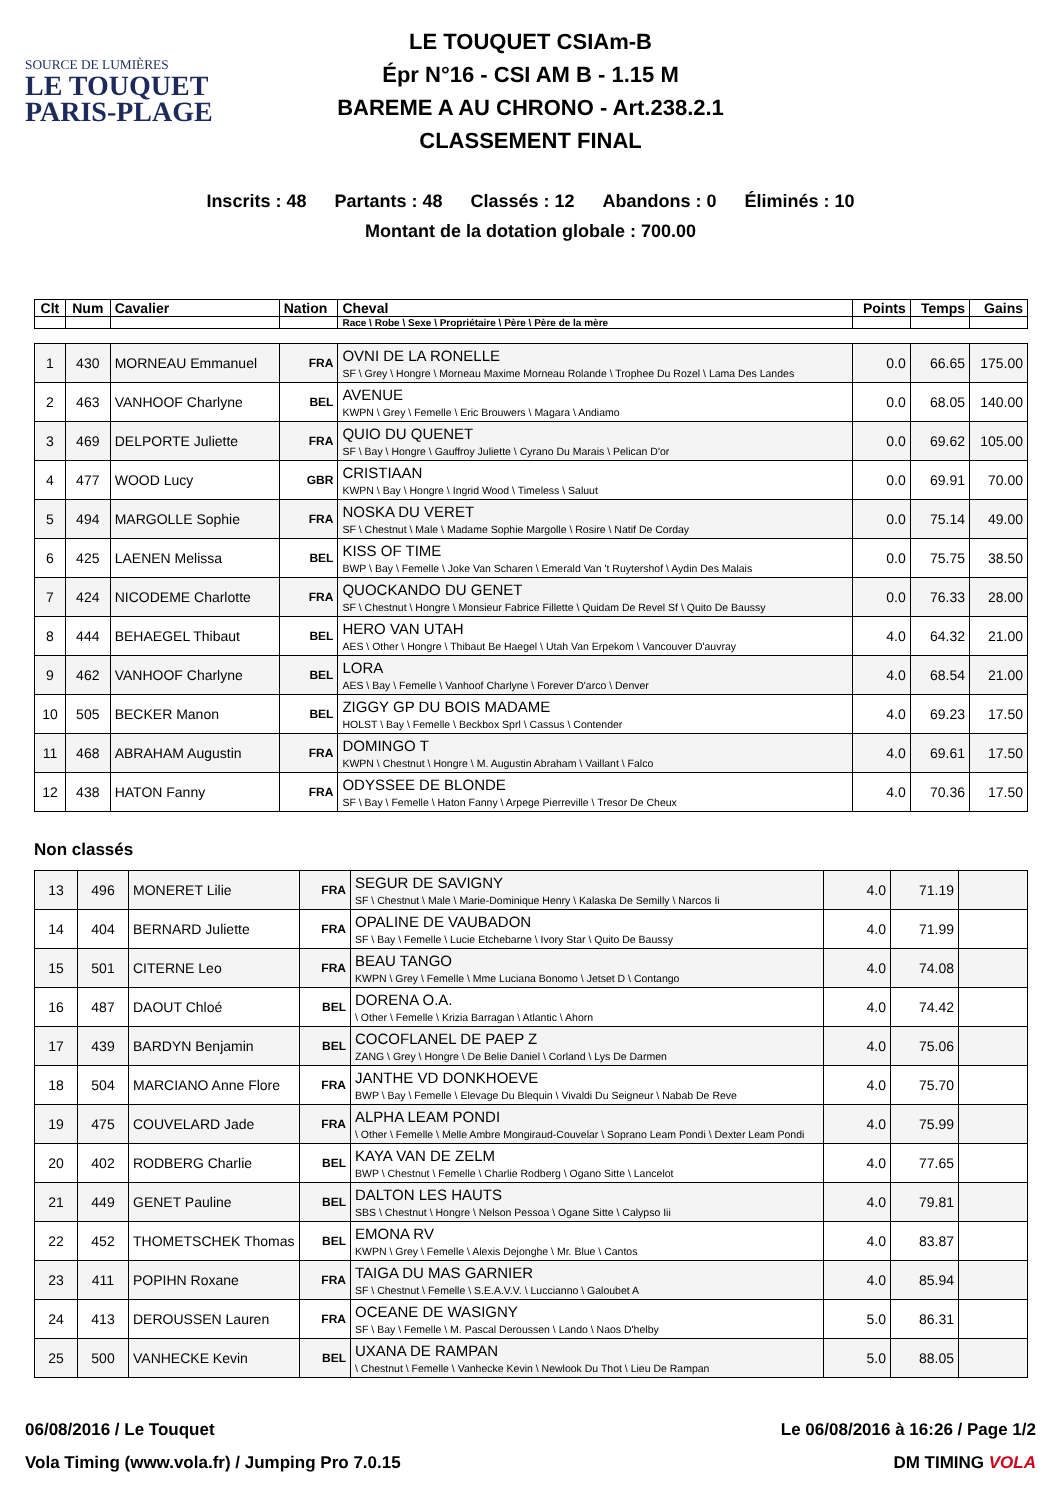SOURCE DE LUMIÈRES
LE TOUQUET
PARIS-PLAGE
LE TOUQUET CSIAm-B
Épr N°16 - CSI AM B - 1.15 M
BAREME A AU CHRONO - Art.238.2.1
CLASSEMENT FINAL
Inscrits : 48 Partants : 48 Classés : 12 Abandons : 0 Éliminés : 10
Montant de la dotation globale : 700.00
| Clt | Num | Cavalier | Nation | Cheval | Points | Temps | Gains |
| --- | --- | --- | --- | --- | --- | --- | --- |
| | | | | Race \ Robe \ Sexe \ Propriétaire \ Père \ Père de la mère | | | |
| 1 | 430 | MORNEAU Emmanuel | FRA | OVNI DE LA RONELLE SF \ Grey \ Hongre \ Morneau Maxime Morneau Rolande \ Trophee Du Rozel \ Lama Des Landes | 0.0 | 66.65 | 175.00 |
| 2 | 463 | VANHOOF Charlyne | BEL | AVENUE KWPN \ Grey \ Femelle \ Eric Brouwers \ Magara \ Andiamo | 0.0 | 68.05 | 140.00 |
| 3 | 469 | DELPORTE Juliette | FRA | QUIO DU QUENET SF \ Bay \ Hongre \ Gauffroy Juliette \ Cyrano Du Marais \ Pelican D'or | 0.0 | 69.62 | 105.00 |
| 4 | 477 | WOOD Lucy | GBR | CRISTIAAN KWPN \ Bay \ Hongre \ Ingrid Wood \ Timeless \ Saluut | 0.0 | 69.91 | 70.00 |
| 5 | 494 | MARGOLLE Sophie | FRA | NOSKA DU VERET SF \ Chestnut \ Male \ Madame Sophie Margolle \ Rosire \ Natif De Corday | 0.0 | 75.14 | 49.00 |
| 6 | 425 | LAENEN Melissa | BEL | KISS OF TIME BWP \ Bay \ Femelle \ Joke Van Scharen \ Emerald Van 't Ruytershof \ Aydin Des Malais | 0.0 | 75.75 | 38.50 |
| 7 | 424 | NICODEME Charlotte | FRA | QUOCKANDO DU GENET SF \ Chestnut \ Hongre \ Monsieur Fabrice Fillette \ Quidam De Revel Sf \ Quito De Baussy | 0.0 | 76.33 | 28.00 |
| 8 | 444 | BEHAEGEL Thibaut | BEL | HERO VAN UTAH AES \ Other \ Hongre \ Thibaut Be Haegel \ Utah Van Erpekom \ Vancouver D'auvray | 4.0 | 64.32 | 21.00 |
| 9 | 462 | VANHOOF Charlyne | BEL | LORA AES \ Bay \ Femelle \ Vanhoof Charlyne \ Forever D'arco \ Denver | 4.0 | 68.54 | 21.00 |
| 10 | 505 | BECKER Manon | BEL | ZIGGY GP DU BOIS MADAME HOLST \ Bay \ Femelle \ Beckbox Sprl \ Cassus \ Contender | 4.0 | 69.23 | 17.50 |
| 11 | 468 | ABRAHAM Augustin | FRA | DOMINGO T KWPN \ Chestnut \ Hongre \ M. Augustin Abraham \ Vaillant \ Falco | 4.0 | 69.61 | 17.50 |
| 12 | 438 | HATON Fanny | FRA | ODYSSEE DE BLONDE SF \ Bay \ Femelle \ Haton Fanny \ Arpege Pierreville \ Tresor De Cheux | 4.0 | 70.36 | 17.50 |
Non classés
| 13 | 496 | MONERET Lilie | FRA | SEGUR DE SAVIGNY SF \ Chestnut \ Male \ Marie-Dominique Henry \ Kalaska De Semilly \ Narcos Ii | 4.0 | 71.19 | |
| 14 | 404 | BERNARD Juliette | FRA | OPALINE DE VAUBADON SF \ Bay \ Femelle \ Lucie Etchebarne \ Ivory Star \ Quito De Baussy | 4.0 | 71.99 | |
| 15 | 501 | CITERNE Leo | FRA | BEAU TANGO KWPN \ Grey \ Femelle \ Mme Luciana Bonomo \ Jetset D \ Contango | 4.0 | 74.08 | |
| 16 | 487 | DAOUT Chloé | BEL | DORENA O.A. \ Other \ Femelle \ Krizia Barragan \ Atlantic \ Ahorn | 4.0 | 74.42 | |
| 17 | 439 | BARDYN Benjamin | BEL | COCOFLANEL DE PAEP Z ZANG \ Grey \ Hongre \ De Belie Daniel \ Corland \ Lys De Darmen | 4.0 | 75.06 | |
| 18 | 504 | MARCIANO Anne Flore | FRA | JANTHE VD DONKHOEVE BWP \ Bay \ Femelle \ Elevage Du Blequin \ Vivaldi Du Seigneur \ Nabab De Reve | 4.0 | 75.70 | |
| 19 | 475 | COUVELARD Jade | FRA | ALPHA LEAM PONDI \ Other \ Femelle \ Melle Ambre Mongiraud-Couvelar \ Soprano Leam Pondi \ Dexter Leam Pondi | 4.0 | 75.99 | |
| 20 | 402 | RODBERG Charlie | BEL | KAYA VAN DE ZELM BWP \ Chestnut \ Femelle \ Charlie Rodberg \ Ogano Sitte \ Lancelot | 4.0 | 77.65 | |
| 21 | 449 | GENET Pauline | BEL | DALTON LES HAUTS SBS \ Chestnut \ Hongre \ Nelson Pessoa \ Ogane Sitte \ Calypso Iii | 4.0 | 79.81 | |
| 22 | 452 | THOMETSCHEK Thomas | BEL | EMONA RV KWPN \ Grey \ Femelle \ Alexis Dejonghe \ Mr. Blue \ Cantos | 4.0 | 83.87 | |
| 23 | 411 | POPIHN Roxane | FRA | TAIGA DU MAS GARNIER SF \ Chestnut \ Femelle \ S.E.A.V.V. \ Luccianno \ Galoubet A | 4.0 | 85.94 | |
| 24 | 413 | DEROUSSEN Lauren | FRA | OCEANE DE WASIGNY SF \ Bay \ Femelle \ M. Pascal Deroussen \ Lando \ Naos D'helby | 5.0 | 86.31 | |
| 25 | 500 | VANHECKE Kevin | BEL | UXANA DE RAMPAN \ Chestnut \ Femelle \ Vanhecke Kevin \ Newlook Du Thot \ Lieu De Rampan | 5.0 | 88.05 | |
06/08/2016 / Le Touquet Le 06/08/2016 à 16:26 / Page 1/2
Vola Timing (www.vola.fr) / Jumping Pro 7.0.15 DM TIMING VOLA